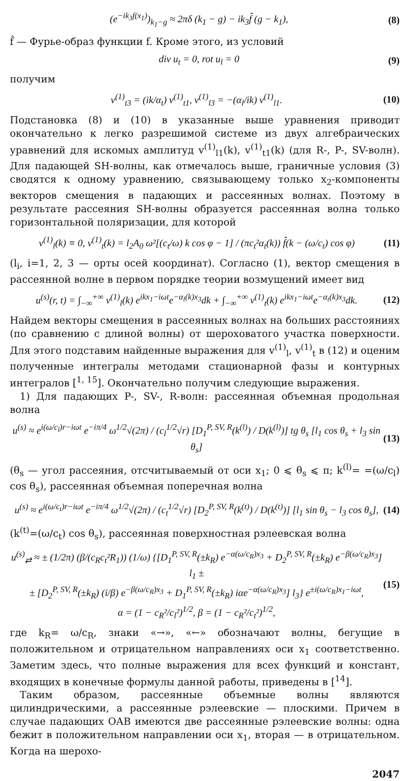(e<sup>−ik<sub>3</sub>f(x<sub>1</sub>)</sup>)<sub>k<sub>1</sub>−g</sub> ≈ 2πδ (k<sub>1</sub> − g) − ik<sub>3</sub>f̂ (g − k<sub>1</sub>), (8)
f̂ — Фурье-образ функции f. Кроме этого, из условий
div u<sub>t</sub> = 0, rot u<sub>l</sub> = 0 (9)
получим
v<sup>(1)</sup><sub>t3</sub> = (ik/α<sub>t</sub>) v<sup>(1)</sup><sub>t1</sub>, v<sup>(1)</sup><sub>l3</sub> = −(α<sub>l</sub>/ik) v<sup>(1)</sup><sub>l1</sub>. (10)
Подстановка (8) и (10) в указанные выше уравнения приводит окончательно к легко разрешимой системе из двух алгебраических уравнений для искомых амплитуд v<sup>(1)</sup><sub>l1</sub>(k), v<sup>(1)</sup><sub>t1</sub>(k) (для R-, P-, SV-волн). Для падающей SH-волны, как отмечалось выше, граничные условия (3) сводятся к одному уравнению, связывающему только x<sub>2</sub>-компоненты векторов смещения в падающих и рассеянных волнах. Поэтому в результате рассеяния SH-волны образуется рассеянная волна только горизонтальной поляризации, для которой
v<sup>(1)</sup><sub>l</sub>(k) ≡ 0, v<sup>(1)</sup><sub>t</sub>(k) = l<sub>2</sub>A<sub>0</sub> ω²[(c<sub>t</sub>/ω) k cos φ − 1] / (πc<sub>t</sub>²α<sub>t</sub>(k)) f̂(k − (ω/c<sub>t</sub>) cos φ) (11)
(l<sub>i</sub>, i=1, 2, 3 — орты осей координат). Согласно (1), вектор смещения в рассеянной волне в первом порядке теории возмущений имеет вид
u<sup>(s)</sup>(r, t) = ∫<sub>−∞</sub><sup>+∞</sup> v<sup>(1)</sup><sub>l</sub>(k) e<sup>ikx<sub>1</sub>−iωt</sup>e<sup>−α<sub>l</sub>(k)x<sub>3</sub></sup>dk + ∫<sub>−∞</sub><sup>+∞</sup> v<sup>(1)</sup><sub>t</sub>(k) e<sup>ikx<sub>1</sub>−iωt</sup>e<sup>−α<sub>t</sub>(k)x<sub>3</sub></sup>dk. (12)
Найдем векторы смещения в рассеянных волнах на больших расстояниях (по сравнению с длиной волны) от шероховатого участка поверхности. Для этого подставим найденные выражения для v<sup>(1)</sup><sub>l</sub>, v<sup>(1)</sup><sub>t</sub> в (12) и оценим полученные интегралы методами стационарной фазы и контурных интегралов [<sup>1, 15</sup>]. Окончательно получим следующие выражения.
1) Для падающих P-, SV-, R-волн: рассеянная объемная продольная волна
u<sup>(s)</sup> ≈ e<sup>i(ω/c<sub>l</sub>)r−iωt</sup> e<sup>−iπ/4</sup> ω<sup>1/2</sup>√(2π) / (c<sub>l</sub><sup>1/2</sup>√r) [D<sub>1</sub><sup>P, SV, R</sup>(k<sup>(l)</sup>) / D(k<sup>(l)</sup>)] tg θ<sub>s</sub> [l<sub>1</sub> cos θ<sub>s</sub> + l<sub>3</sub> sin θ<sub>s</sub>] (13)
(θ<sub>s</sub> — угол рассеяния, отсчитываемый от оси x<sub>1</sub>; 0 ⩽ θ<sub>s</sub> ⩽ π; k<sup>(l)</sup>= =(ω/c<sub>l</sub>) cos θ<sub>s</sub>), рассеянная объемная поперечная волна
u<sup>(s)</sup> ≈ e<sup>i(ω/c<sub>t</sub>)r−iωt</sup> e<sup>−iπ/4</sup> ω<sup>1/2</sup>√(2π) / (c<sub>t</sub><sup>1/2</sup>√r) [D<sub>2</sub><sup>P, SV, R</sup>(k<sup>(t)</sup>) / D(k<sup>(t)</sup>)] [l<sub>1</sub> sin θ<sub>s</sub> − l<sub>3</sub> cos θ<sub>s</sub>], (14)
(k<sup>(t)</sup>=(ω/c<sub>t</sub>) cos θ<sub>s</sub>), рассеянная поверхностная рэлеевская волна
u<sup>(s)</sup><sub>⇄</sub> ≈ ± (1/2π) (β/(c<sub>R</sub>c<sub>t</sub>²R<sub>1</sub>)) (1/ω) {[D<sub>1</sub><sup>P, SV, R</sup>(±k<sub>R</sub>) e<sup>−α(ω/c<sub>R</sub>)x<sub>3</sub></sup> + D<sub>2</sub><sup>P, SV, R</sup>(±k<sub>R</sub>) e<sup>−β(ω/c<sub>R</sub>)x<sub>3</sub></sup>] l<sub>1</sub> ±
± [D<sub>2</sub><sup>P, SV, R</sup>(±k<sub>R</sub>) (i/β) e<sup>−β(ω/c<sub>R</sub>)x<sub>3</sub></sup> + D<sub>1</sub><sup>P, SV, R</sup>(±k<sub>R</sub>) iαe<sup>−α(ω/c<sub>R</sub>)x<sub>3</sub></sup>] l<sub>3</sub>} e<sup>±i(ω/c<sub>R</sub>)x<sub>1</sub>−iωt</sup>,
α = (1 − c<sub>R</sub>²/c<sub>l</sub>²)<sup>1/2</sup>, β = (1 − c<sub>R</sub>²/c<sub>t</sub>²)<sup>1/2</sup>, (15)
где k<sub>R</sub>= ω/c<sub>R</sub>, знаки «→», «←» обозначают волны, бегущие в положительном и отрицательном направлениях оси x<sub>1</sub> соответственно. Заметим здесь, что полные выражения для всех функций и констант, входящих в конечные формулы данной работы, приведены в [<sup>14</sup>].
Таким образом, рассеянные объемные волны являются цилиндрическими, а рассеянные рэлеевские — плоскими. Причем в случае падающих ОАВ имеются две рассеянные рэлеевские волны: одна бежит в положительном направлении оси x<sub>1</sub>, вторая — в отрицательном. Когда на шерохо-
2047